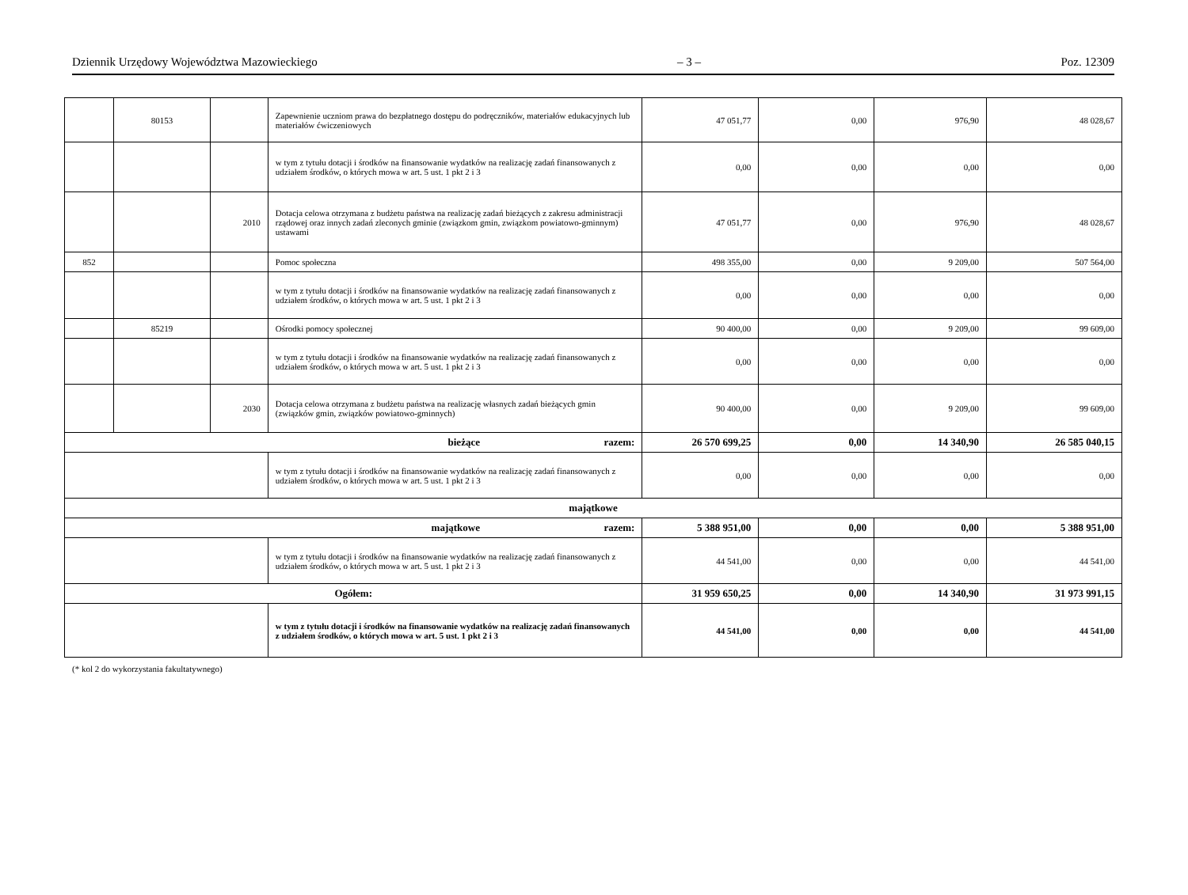Dziennik Urzędowy Województwa Mazowieckiego – 3 – Poz. 12309
| | 80153 | | Zapewnienie uczniom prawa do bezpłatnego dostępu do podręczników, materiałów edukacyjnych lub materiałów ćwiczeniowych | 47 051,77 | 0,00 | 976,90 | 48 028,67 |
| | | | w tym z tytułu dotacji i środków na finansowanie wydatków na realizację zadań finansowanych z udziałem środków, o których mowa w art. 5 ust. 1 pkt 2 i 3 | 0,00 | 0,00 | 0,00 | 0,00 |
| | | 2010 | Dotacja celowa otrzymana z budżetu państwa na realizację zadań bieżących z zakresu administracji rządowej oraz innych zadań zleconych gminie (związkom gmin, związkom powiatowo-gminnym) ustawami | 47 051,77 | 0,00 | 976,90 | 48 028,67 |
| 852 | | | Pomoc społeczna | 498 355,00 | 0,00 | 9 209,00 | 507 564,00 |
| | | | w tym z tytułu dotacji i środków na finansowanie wydatków na realizację zadań finansowanych z udziałem środków, o których mowa w art. 5 ust. 1 pkt 2 i 3 | 0,00 | 0,00 | 0,00 | 0,00 |
| | 85219 | | Ośrodki pomocy społecznej | 90 400,00 | 0,00 | 9 209,00 | 99 609,00 |
| | | | w tym z tytułu dotacji i środków na finansowanie wydatków na realizację zadań finansowanych z udziałem środków, o których mowa w art. 5 ust. 1 pkt 2 i 3 | 0,00 | 0,00 | 0,00 | 0,00 |
| | | 2030 | Dotacja celowa otrzymana z budżetu państwa na realizację własnych zadań bieżących gmin (związków gmin, związków powiatowo-gminnych) | 90 400,00 | 0,00 | 9 209,00 | 99 609,00 |
| bieżące razem: | | | | 26 570 699,25 | 0,00 | 14 340,90 | 26 585 040,15 |
| | | | w tym z tytułu dotacji i środków na finansowanie wydatków na realizację zadań finansowanych z udziałem środków, o których mowa w art. 5 ust. 1 pkt 2 i 3 | 0,00 | 0,00 | 0,00 | 0,00 |
| majątkowe | | | | | | | |
| majątkowe razem: | | | | 5 388 951,00 | 0,00 | 0,00 | 5 388 951,00 |
| | | | w tym z tytułu dotacji i środków na finansowanie wydatków na realizację zadań finansowanych z udziałem środków, o których mowa w art. 5 ust. 1 pkt 2 i 3 | 44 541,00 | 0,00 | 0,00 | 44 541,00 |
| Ogółem: | | | | 31 959 650,25 | 0,00 | 14 340,90 | 31 973 991,15 |
| | | | w tym z tytułu dotacji i środków na finansowanie wydatków na realizację zadań finansowanych z udziałem środków, o których mowa w art. 5 ust. 1 pkt 2 i 3 | 44 541,00 | 0,00 | 0,00 | 44 541,00 |
(* kol 2 do wykorzystania fakultatywnego)